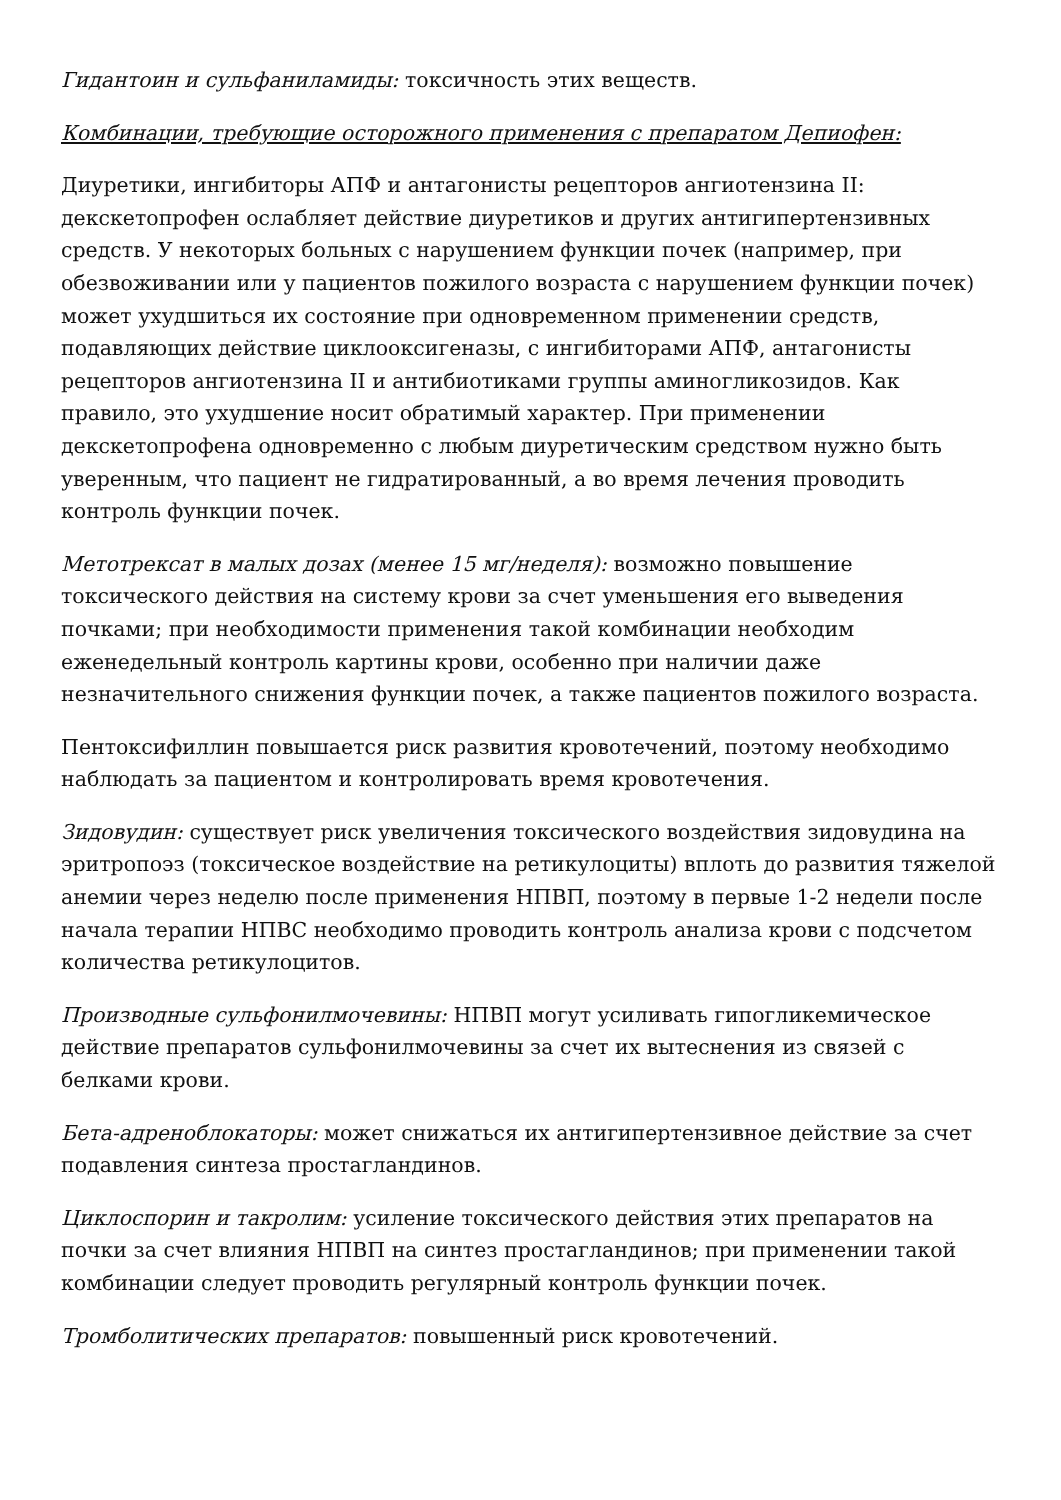Гидантоин и сульфаниламиды: токсичность этих веществ.
Комбинации, требующие осторожного применения с препаратом Депиофен:
Диуретики, ингибиторы АПФ и антагонисты рецепторов ангиотензина II: декскетопрофен ослабляет действие диуретиков и других антигипертензивных средств. У некоторых больных с нарушением функции почек (например, при обезвоживании или у пациентов пожилого возраста с нарушением функции почек) может ухудшиться их состояние при одновременном применении средств, подавляющих действие циклооксигеназы, с ингибиторами АПФ, антагонисты рецепторов ангиотензина II и антибиотиками группы аминогликозидов. Как правило, это ухудшение носит обратимый характер. При применении декскетопрофена одновременно с любым диуретическим средством нужно быть уверенным, что пациент не гидратированный, а во время лечения проводить контроль функции почек.
Метотрексат в малых дозах (менее 15 мг/неделя): возможно повышение токсического действия на систему крови за счет уменьшения его выведения почками; при необходимости применения такой комбинации необходим еженедельный контроль картины крови, особенно при наличии даже незначительного снижения функции почек, а также пациентов пожилого возраста.
Пентоксифиллин повышается риск развития кровотечений, поэтому необходимо наблюдать за пациентом и контролировать время кровотечения.
Зидовудин: существует риск увеличения токсического воздействия зидовудина на эритропоэз (токсическое воздействие на ретикулоциты) вплоть до развития тяжелой анемии через неделю после применения НПВП, поэтому в первые 1-2 недели после начала терапии НПВС необходимо проводить контроль анализа крови с подсчетом количества ретикулоцитов.
Производные сульфонилмочевины: НПВП могут усиливать гипогликемическое действие препаратов сульфонилмочевины за счет их вытеснения из связей с белками крови.
Бета-адреноблокаторы: может снижаться их антигипертензивное действие за счет подавления синтеза простагландинов.
Циклоспорин и такролим: усиление токсического действия этих препаратов на почки за счет влияния НПВП на синтез простагландинов; при применении такой комбинации следует проводить регулярный контроль функции почек.
Тромболитических препаратов: повышенный риск кровотечений.